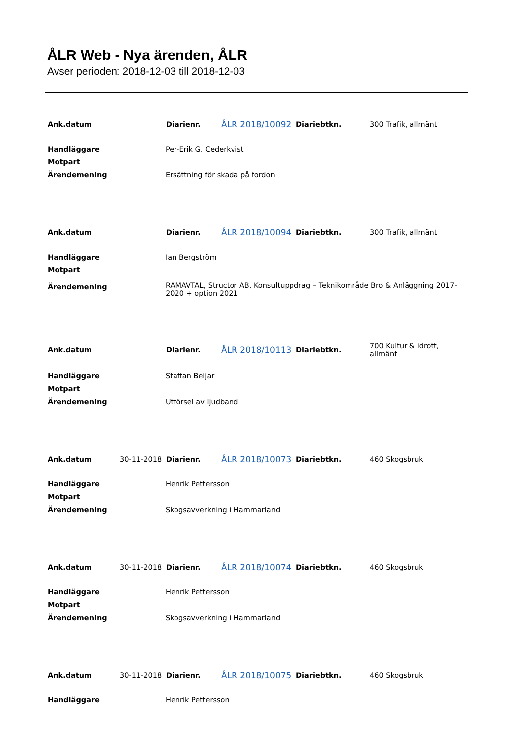ÅLR Web - Nya ärenden, ÅLR
Avser perioden: 2018-12-03 till 2018-12-03
| Ank.datum | | Diarienr. | ÅLR 2018/10092 | Diariebtkn. | 300 Trafik, allmänt |
| Handläggare | | Per-Erik G. Cederkvist | | | |
| Motpart | | | | | |
| Ärendemening | | Ersättning för skada på fordon | | | |
| Ank.datum | | Diarienr. | ÅLR 2018/10094 | Diariebtkn. | 300 Trafik, allmänt |
| Handläggare | | Ian Bergström | | | |
| Motpart | | | | | |
| Ärendemening | | RAMAVTAL, Structor AB, Konsultuppdrag – Teknikområde Bro & Anläggning 2017-2020 + option 2021 | | | |
| Ank.datum | | Diarienr. | ÅLR 2018/10113 | Diariebtkn. | 700 Kultur & idrott, allmänt |
| Handläggare | | Staffan Beijar | | | |
| Motpart | | | | | |
| Ärendemening | | Utförsel av ljudband | | | |
| Ank.datum | 30-11-2018 | Diarienr. | ÅLR 2018/10073 | Diariebtkn. | 460 Skogsbruk |
| Handläggare | | Henrik Pettersson | | | |
| Motpart | | | | | |
| Ärendemening | | Skogsavverkning i Hammarland | | | |
| Ank.datum | 30-11-2018 | Diarienr. | ÅLR 2018/10074 | Diariebtkn. | 460 Skogsbruk |
| Handläggare | | Henrik Pettersson | | | |
| Motpart | | | | | |
| Ärendemening | | Skogsavverkning i Hammarland | | | |
| Ank.datum | 30-11-2018 | Diarienr. | ÅLR 2018/10075 | Diariebtkn. | 460 Skogsbruk |
| Handläggare | | Henrik Pettersson | | | |